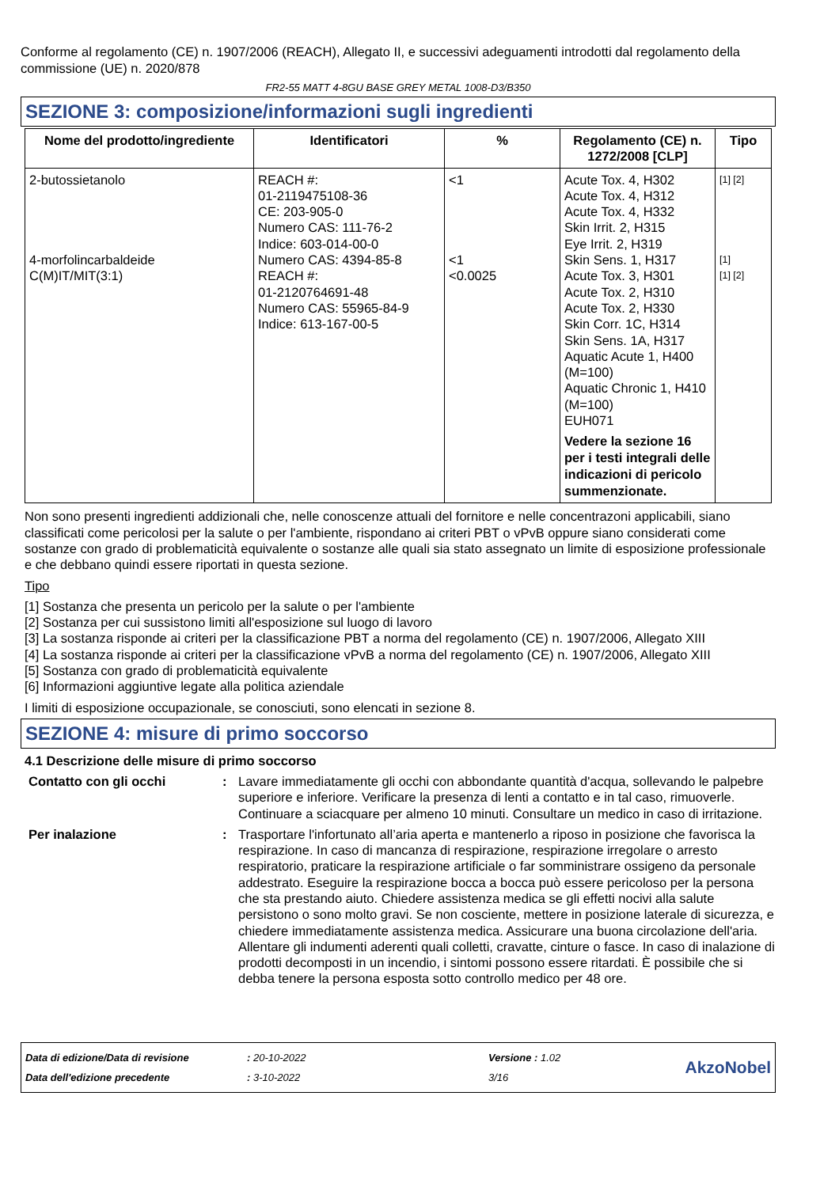Conforme al regolamento (CE) n. 1907/2006 (REACH), Allegato II, e successivi adeguamenti introdotti dal regolamento della commissione (UE) n. 2020/878
FR2-55 MATT 4-8GU BASE GREY METAL 1008-D3/B350
SEZIONE 3: composizione/informazioni sugli ingredienti
| Nome del prodotto/ingrediente | Identificatori | % | Regolamento (CE) n. 1272/2008 [CLP] | Tipo |
| --- | --- | --- | --- | --- |
| 2-butossietanolo 4-morfolincarbaldeide C(M)IT/MIT(3:1) | REACH #: 01-2119475108-36 CE: 203-905-0 Numero CAS: 111-76-2 Indice: 603-014-00-0 Numero CAS: 4394-85-8 REACH #: 01-2120764691-48 Numero CAS: 55965-84-9 Indice: 613-167-00-5 | <1 <1 <0.0025 | Acute Tox. 4, H302 Acute Tox. 4, H312 Acute Tox. 4, H332 Skin Irrit. 2, H315 Eye Irrit. 2, H319 Skin Sens. 1, H317 Acute Tox. 3, H301 Acute Tox. 2, H310 Acute Tox. 2, H330 Skin Corr. 1C, H314 Skin Sens. 1A, H317 Aquatic Acute 1, H400 (M=100) Aquatic Chronic 1, H410 (M=100) EUH071 Vedere la sezione 16 per i testi integrali delle indicazioni di pericolo summenzionate. | [1] [2] [1] [1] [2] |
Non sono presenti ingredienti addizionali che, nelle conoscenze attuali del fornitore e nelle concentrazoni applicabili, siano classificati come pericolosi per la salute o per l'ambiente, rispondano ai criteri PBT o vPvB oppure siano considerati come sostanze con grado di problematicità equivalente o sostanze alle quali sia stato assegnato un limite di esposizione professionale e che debbano quindi essere riportati in questa sezione.
Tipo
[1] Sostanza che presenta un pericolo per la salute o per l'ambiente
[2] Sostanza per cui sussistono limiti all'esposizione sul luogo di lavoro
[3] La sostanza risponde ai criteri per la classificazione PBT a norma del regolamento (CE) n. 1907/2006, Allegato XIII
[4] La sostanza risponde ai criteri per la classificazione vPvB a norma del regolamento (CE) n. 1907/2006, Allegato XIII
[5] Sostanza con grado di problematicità equivalente
[6] Informazioni aggiuntive legate alla politica aziendale
I limiti di esposizione occupazionale, se conosciuti, sono elencati in sezione 8.
SEZIONE 4: misure di primo soccorso
4.1 Descrizione delle misure di primo soccorso
Contatto con gli occhi : Lavare immediatamente gli occhi con abbondante quantità d'acqua, sollevando le palpebre superiore e inferiore. Verificare la presenza di lenti a contatto e in tal caso, rimuoverle. Continuare a sciacquare per almeno 10 minuti. Consultare un medico in caso di irritazione.
Per inalazione : Trasportare l'infortunato all’aria aperta e mantenerlo a riposo in posizione che favorisca la respirazione. In caso di mancanza di respirazione, respirazione irregolare o arresto respiratorio, praticare la respirazione artificiale o far somministrare ossigeno da personale addestrato. Eseguire la respirazione bocca a bocca può essere pericoloso per la persona che sta prestando aiuto. Chiedere assistenza medica se gli effetti nocivi alla salute persistono o sono molto gravi. Se non cosciente, mettere in posizione laterale di sicurezza, e chiedere immediatamente assistenza medica. Assicurare una buona circolazione dell'aria. Allentare gli indumenti aderenti quali colletti, cravatte, cinture o fasce. In caso di inalazione di prodotti decomposti in un incendio, i sintomi possono essere ritardati. È possibile che si debba tenere la persona esposta sotto controllo medico per 48 ore.
Data di edizione/Data di revisione
Data dell'edizione precedente
: 20-10-2022
: 3-10-2022
Versione : 1.02
3/16
AkzoNobel